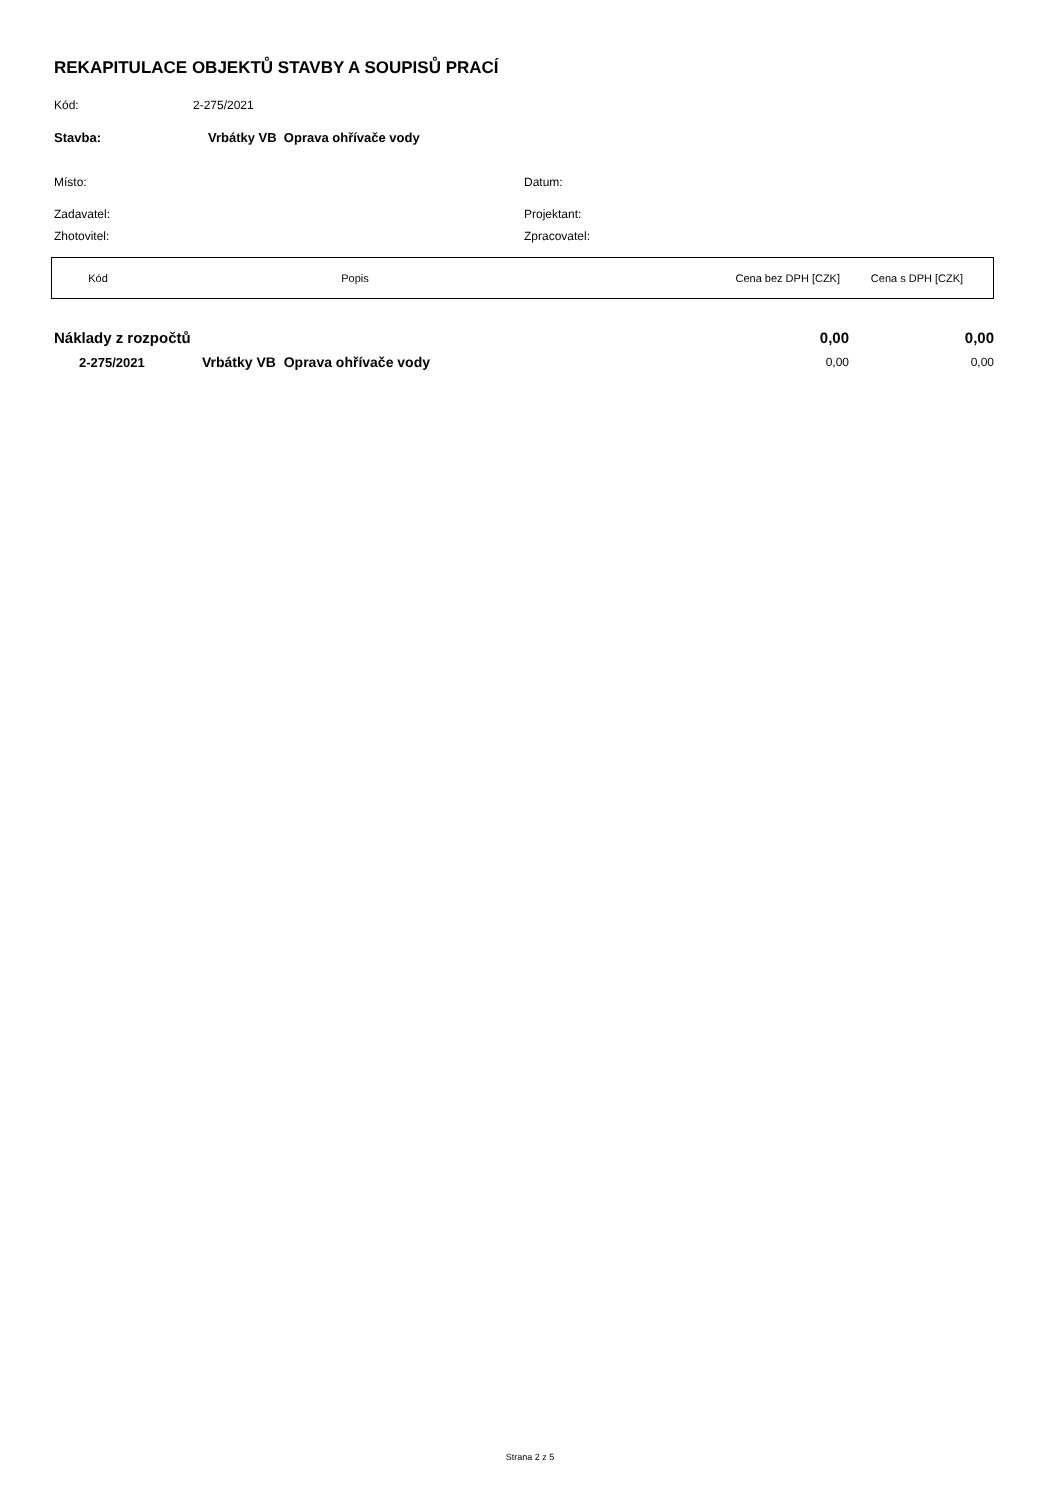REKAPITULACE OBJEKTŮ STAVBY A SOUPISŮ PRACÍ
Kód: 2-275/2021
Stavba: Vrbátky VB Oprava ohřívače vody
Místo: Datum:
Zadavatel: Projektant:
Zhotovitel: Zpracovatel:
| Kód | Popis | Cena bez DPH [CZK] | Cena s DPH [CZK] |
| --- | --- | --- | --- |
| Náklady z rozpočtů | | 0,00 | 0,00 |
| 2-275/2021 | Vrbátky VB Oprava ohřívače vody | 0,00 | 0,00 |
Strana 2 z 5